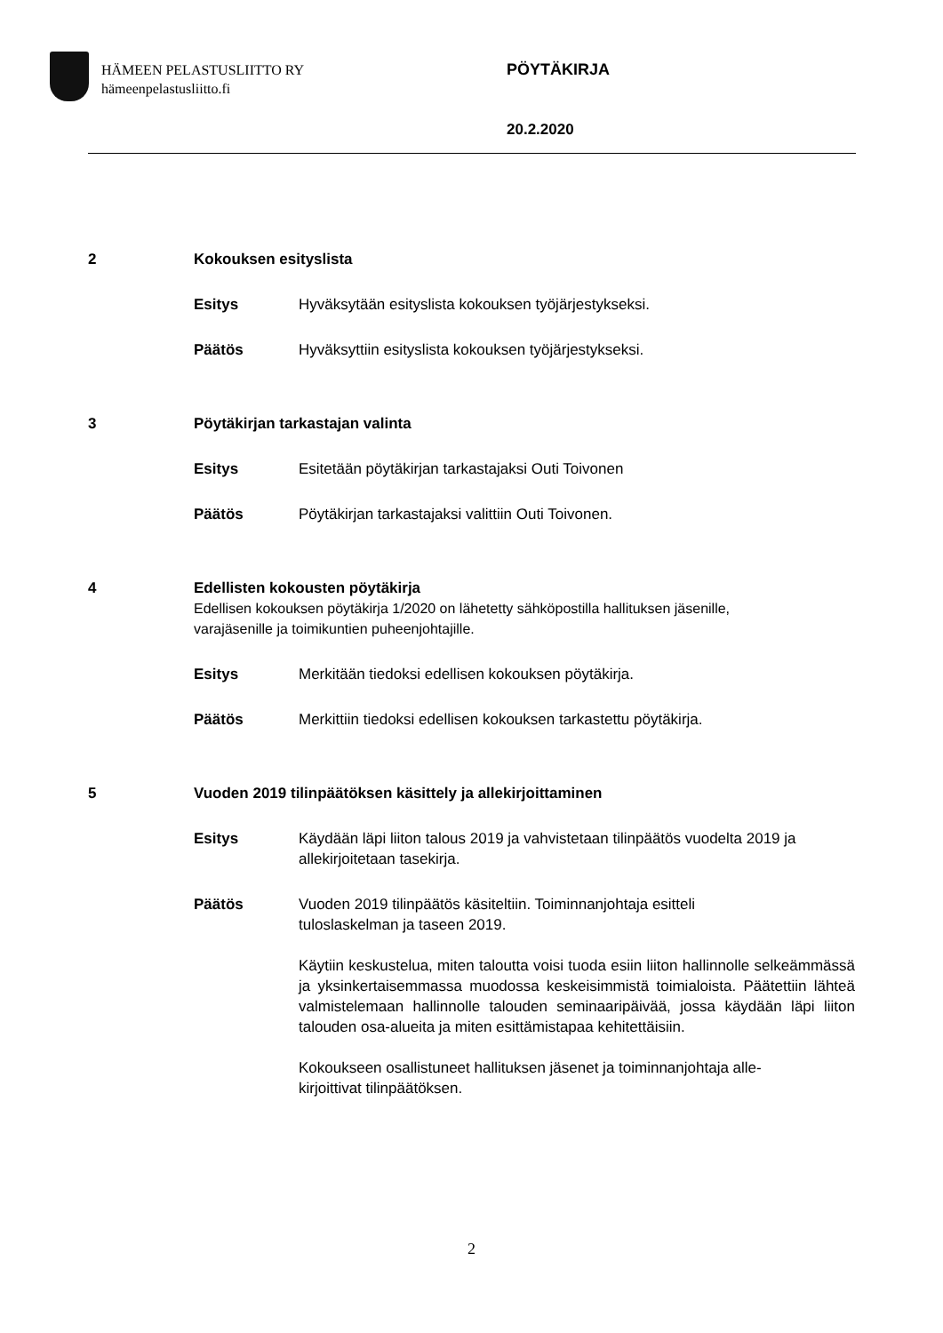HÄMEEN PELASTUSLIITTO RY
hämeenpelastusliitto.fi
PÖYTÄKIRJA
20.2.2020
2 Kokouksen esityslista
Esitys Hyväksytään esityslista kokouksen työjärjestykseksi.
Päätös Hyväksyttiin esityslista kokouksen työjärjestykseksi.
3 Pöytäkirjan tarkastajan valinta
Esitys Esitetään pöytäkirjan tarkastajaksi Outi Toivonen
Päätös Pöytäkirjan tarkastajaksi valittiin Outi Toivonen.
4 Edellisten kokousten pöytäkirja
Edellisen kokouksen pöytäkirja 1/2020 on lähetetty sähköpostilla hallituksen jäsenille,
varajäsenille ja toimikuntien puheenjohtajille.
Esitys Merkitään tiedoksi edellisen kokouksen pöytäkirja.
Päätös Merkittiin tiedoksi edellisen kokouksen tarkastettu pöytäkirja.
5 Vuoden 2019 tilinpäätöksen käsittely ja allekirjoittaminen
Esitys Käydään läpi liiton talous 2019 ja vahvistetaan tilinpäätös vuodelta 2019 ja allekirjoitetaan tasekirja.
Päätös Vuoden 2019 tilinpäätös käsiteltiin. Toiminnanjohtaja esitteli tuloslaskelman ja taseen 2019.
Käytiin keskustelua, miten taloutta voisi tuoda esiin liiton hallinnolle selkeämmässä ja yksinkertaisemmassa muodossa keskeisimmistä toimialoista. Päätettiin lähteä valmistelemaan hallinnolle talouden seminaaripäivää, jossa käydään läpi liiton talouden osa-alueita ja miten esittämistapaa kehitettäisiin.
Kokoukseen osallistuneet hallituksen jäsenet ja toiminnanjohtaja alle-kirjoittivat tilinpäätöksen.
2